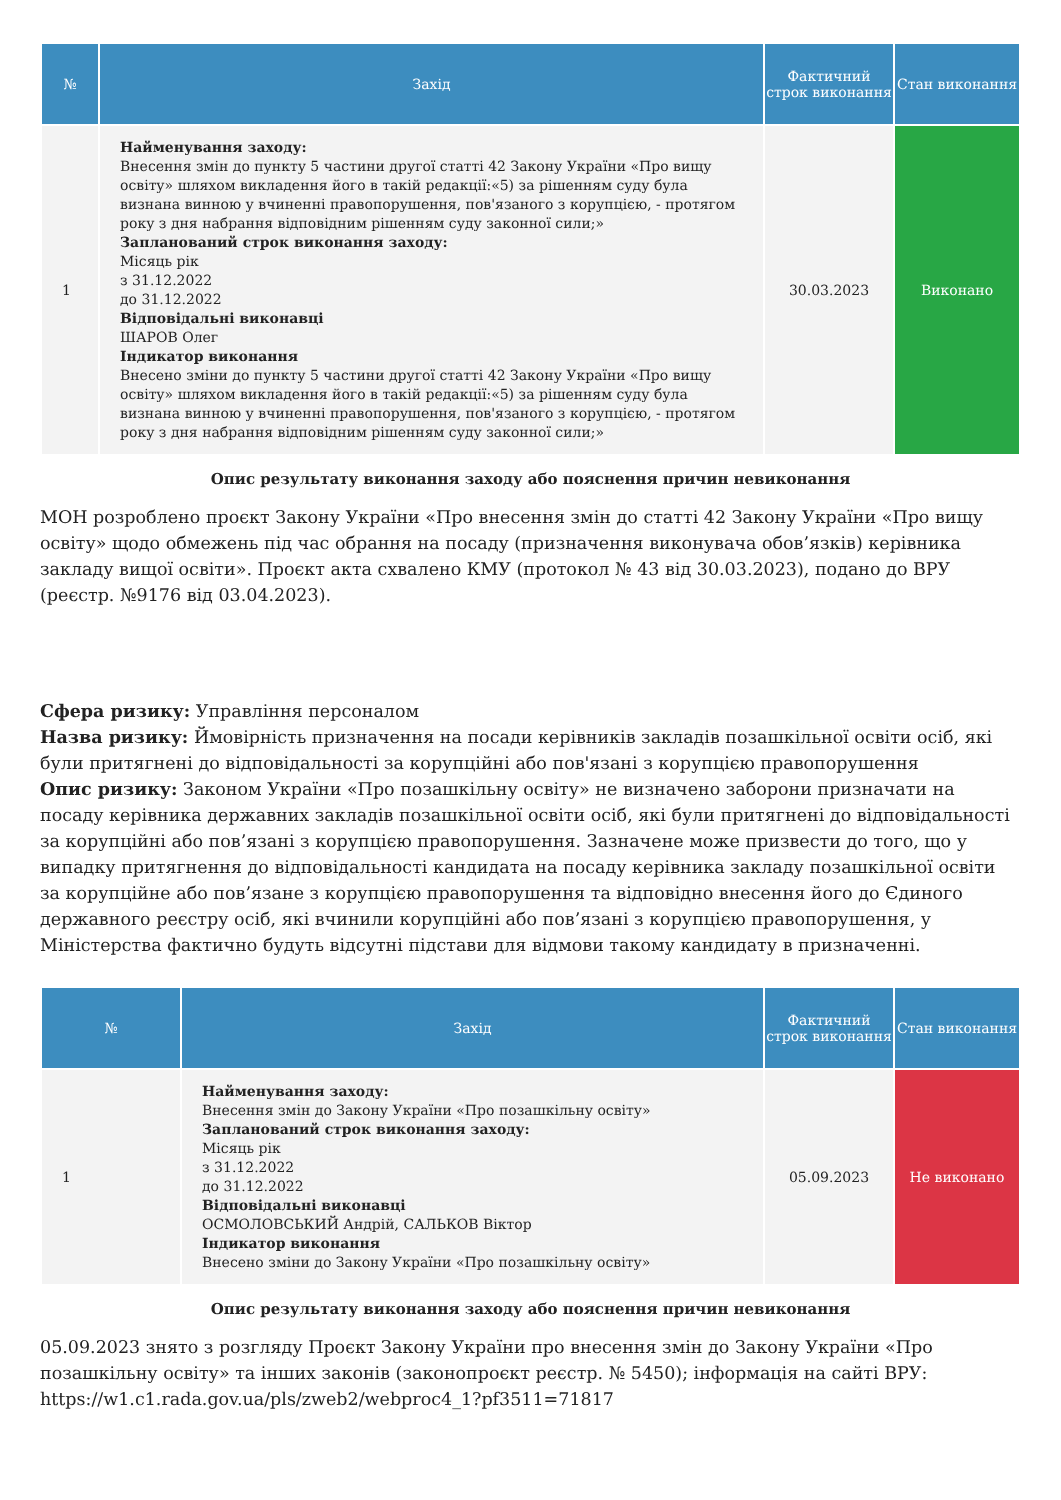| № | Захід | Фактичний строк виконання | Стан виконання |
| --- | --- | --- | --- |
| 1 | Найменування заходу: Внесення змін до пункту 5 частини другої статті 42 Закону України «Про вищу освіту» шляхом викладення його в такій редакції:«5) за рішенням суду була визнана винною у вчиненні правопорушення, пов'язаного з корупцією, - протягом року з дня набрання відповідним рішенням суду законної сили;» Запланований строк виконання заходу: Місяць рік з 31.12.2022 до 31.12.2022 Відповідальні виконавці ШАРОВ Олег Індикатор виконання Внесено зміни до пункту 5 частини другої статті 42 Закону України «Про вищу освіту» шляхом викладення його в такій редакції:«5) за рішенням суду була визнана винною у вчиненні правопорушення, пов'язаного з корупцією, - протягом року з дня набрання відповідним рішенням суду законної сили;» | 30.03.2023 | Виконано |
Опис результату виконання заходу або пояснення причин невиконання
МОН розроблено проєкт Закону України «Про внесення змін до статті 42 Закону України «Про вищу освіту» щодо обмежень під час обрання на посаду (призначення виконувача обов’язків) керівника закладу вищої освіти». Проєкт акта схвалено КМУ (протокол № 43 від 30.03.2023), подано до ВРУ (реєстр. №9176 від 03.04.2023).
Сфера ризику: Управління персоналом
Назва ризику: Ймовірність призначення на посади керівників закладів позашкільної освіти осіб, які були притягнені до відповідальності за корупційні або пов'язані з корупцією правопорушення
Опис ризику: Законом України «Про позашкільну освіту» не визначено заборони призначати на посаду керівника державних закладів позашкільної освіти осіб, які були притягнені до відповідальності за корупційні або пов’язані з корупцією правопорушення. Зазначене може призвести до того, що у випадку притягнення до відповідальності кандидата на посаду керівника закладу позашкільної освіти за корупційне або пов’язане з корупцією правопорушення та відповідно внесення його до Єдиного державного реєстру осіб, які вчинили корупційні або пов’язані з корупцією правопорушення, у Міністерства фактично будуть відсутні підстави для відмови такому кандидату в призначенні.
| № | Захід | Фактичний строк виконання | Стан виконання |
| --- | --- | --- | --- |
| 1 | Найменування заходу: Внесення змін до Закону України «Про позашкільну освіту» Запланований строк виконання заходу: Місяць рік з 31.12.2022 до 31.12.2022 Відповідальні виконавці ОСМОЛОВСЬКИЙ Андрій, САЛЬКОВ Віктор Індикатор виконання Внесено зміни до Закону України «Про позашкільну освіту» | 05.09.2023 | Не виконано |
Опис результату виконання заходу або пояснення причин невиконання
05.09.2023 знято з розгляду Проєкт Закону України про внесення змін до Закону України «Про позашкільну освіту» та інших законів (законопроєкт реєстр. № 5450); інформація на сайті ВРУ: https://w1.c1.rada.gov.ua/pls/zweb2/webproc4_1?pf3511=71817